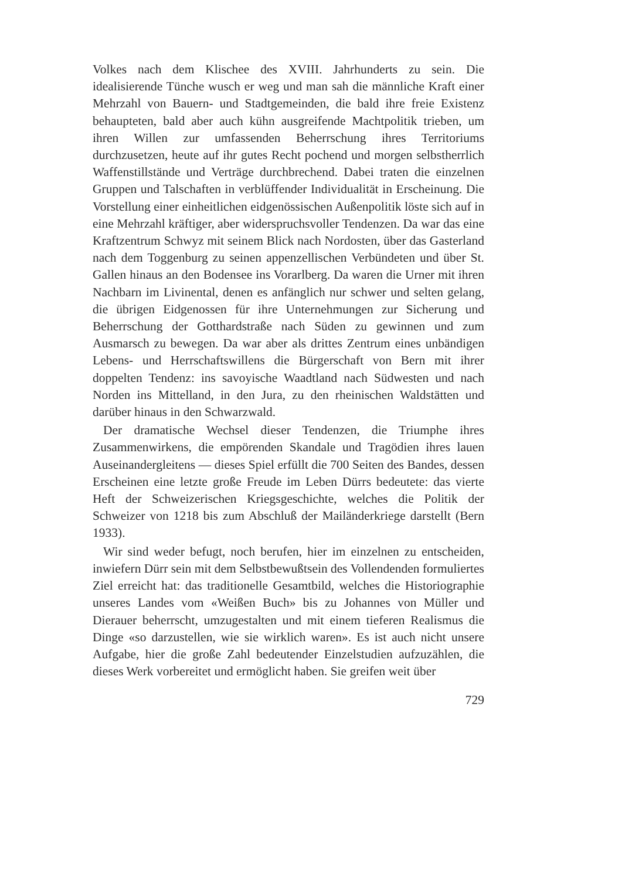Volkes nach dem Klischee des XVIII. Jahrhunderts zu sein. Die idealisierende Tünche wusch er weg und man sah die männliche Kraft einer Mehrzahl von Bauern- und Stadtgemeinden, die bald ihre freie Existenz behaupteten, bald aber auch kühn ausgreifende Machtpolitik trieben, um ihren Willen zur umfassenden Beherrschung ihres Territoriums durchzusetzen, heute auf ihr gutes Recht pochend und morgen selbstherrlich Waffenstillstände und Verträge durchbrechend. Dabei traten die einzelnen Gruppen und Talschaften in verblüffender Individualität in Erscheinung. Die Vorstellung einer einheitlichen eidgenössischen Außenpolitik löste sich auf in eine Mehrzahl kräftiger, aber widerspruchsvoller Tendenzen. Da war das eine Kraftzentrum Schwyz mit seinem Blick nach Nordosten, über das Gasterland nach dem Toggenburg zu seinen appenzellischen Verbündeten und über St. Gallen hinaus an den Bodensee ins Vorarlberg. Da waren die Urner mit ihren Nachbarn im Livinental, denen es anfänglich nur schwer und selten gelang, die übrigen Eidgenossen für ihre Unternehmungen zur Sicherung und Beherrschung der Gotthardstraße nach Süden zu gewinnen und zum Ausmarsch zu bewegen. Da war aber als drittes Zentrum eines unbändigen Lebens- und Herrschaftswillens die Bürgerschaft von Bern mit ihrer doppelten Tendenz: ins savoyische Waadtland nach Südwesten und nach Norden ins Mittelland, in den Jura, zu den rheinischen Waldstätten und darüber hinaus in den Schwarzwald.
Der dramatische Wechsel dieser Tendenzen, die Triumphe ihres Zusammenwirkens, die empörenden Skandale und Tragödien ihres lauen Auseinandergleitens — dieses Spiel erfüllt die 700 Seiten des Bandes, dessen Erscheinen eine letzte große Freude im Leben Dürrs bedeutete: das vierte Heft der Schweizerischen Kriegsgeschichte, welches die Politik der Schweizer von 1218 bis zum Abschluß der Mailänderkriege darstellt (Bern 1933).
Wir sind weder befugt, noch berufen, hier im einzelnen zu entscheiden, inwiefern Dürr sein mit dem Selbstbewußtsein des Vollendenden formuliertes Ziel erreicht hat: das traditionelle Gesamtbild, welches die Historiographie unseres Landes vom «Weißen Buch» bis zu Johannes von Müller und Dierauer beherrscht, umzugestalten und mit einem tieferen Realismus die Dinge «so darzustellen, wie sie wirklich waren». Es ist auch nicht unsere Aufgabe, hier die große Zahl bedeutender Einzelstudien aufzuzählen, die dieses Werk vorbereitet und ermöglicht haben. Sie greifen weit über
729